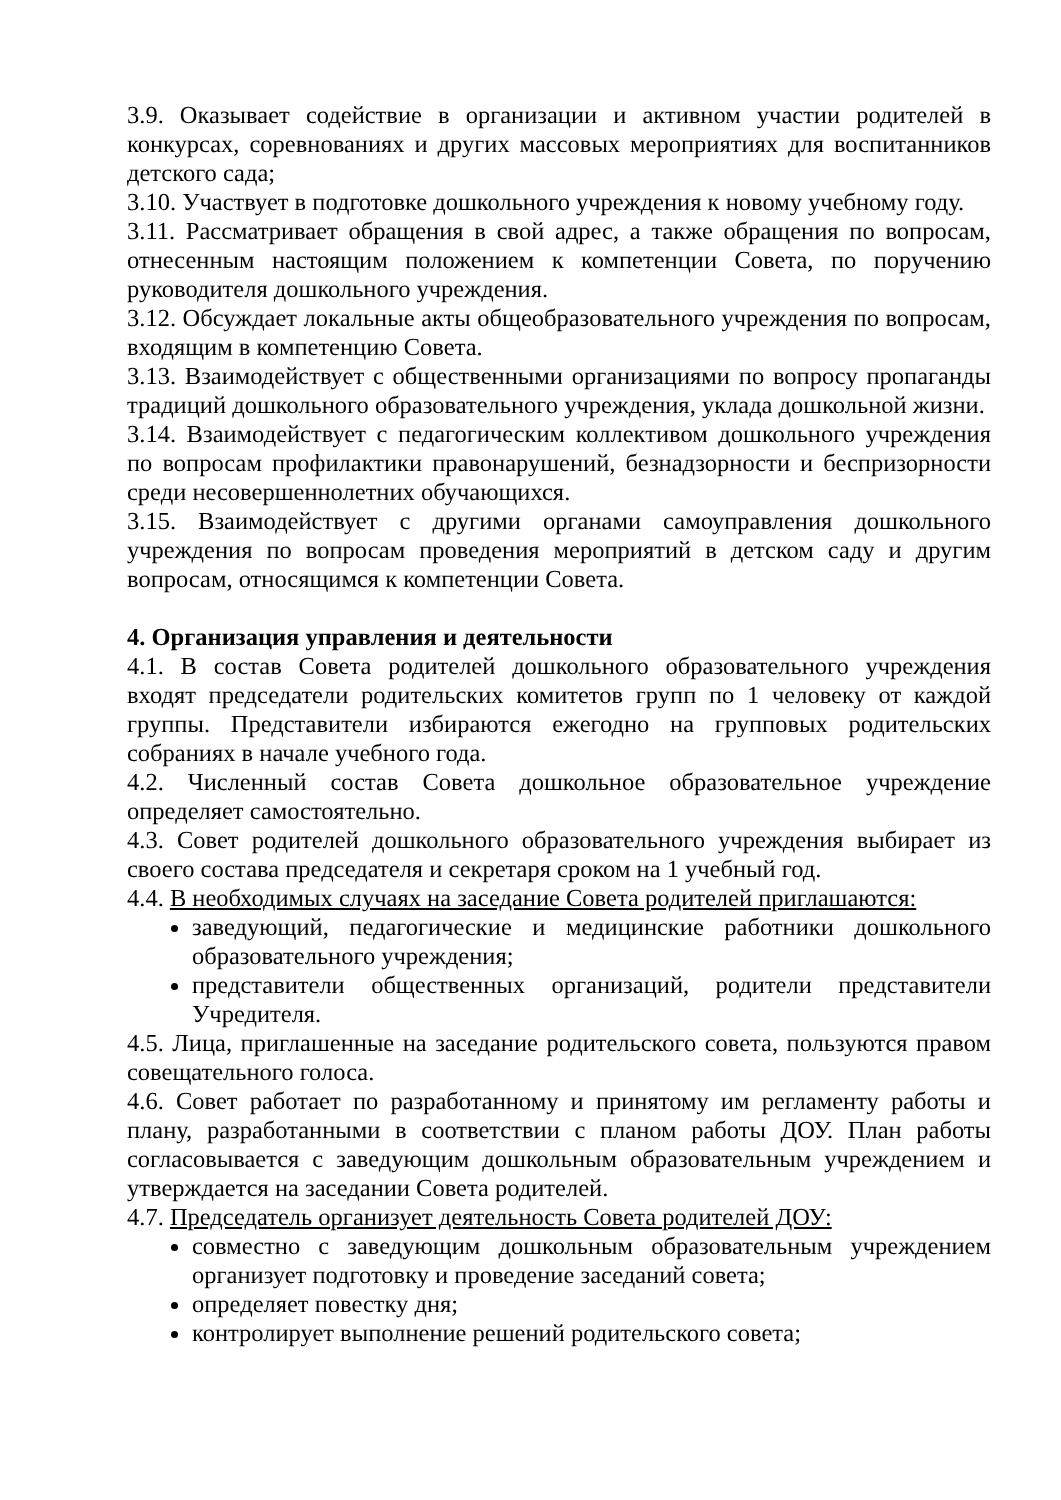3.9. Оказывает содействие в организации и активном участии родителей в конкурсах, соревнованиях и других массовых мероприятиях для воспитанников детского сада;
3.10. Участвует в подготовке дошкольного учреждения к новому учебному году.
3.11. Рассматривает обращения в свой адрес, а также обращения по вопросам, отнесенным настоящим положением к компетенции Совета, по поручению руководителя дошкольного учреждения.
3.12. Обсуждает локальные акты общеобразовательного учреждения по вопросам, входящим в компетенцию Совета.
3.13. Взаимодействует с общественными организациями по вопросу пропаганды традиций дошкольного образовательного учреждения, уклада дошкольной жизни.
3.14. Взаимодействует с педагогическим коллективом дошкольного учреждения по вопросам профилактики правонарушений, безнадзорности и беспризорности среди несовершеннолетних обучающихся.
3.15. Взаимодействует с другими органами самоуправления дошкольного учреждения по вопросам проведения мероприятий в детском саду и другим вопросам, относящимся к компетенции Совета.
4. Организация управления и деятельности
4.1. В состав Совета родителей дошкольного образовательного учреждения входят председатели родительских комитетов групп по 1 человеку от каждой группы. Представители избираются ежегодно на групповых родительских собраниях в начале учебного года.
4.2. Численный состав Совета дошкольное образовательное учреждение определяет самостоятельно.
4.3. Совет родителей дошкольного образовательного учреждения выбирает из своего состава председателя и секретаря сроком на 1 учебный год.
4.4. В необходимых случаях на заседание Совета родителей приглашаются:
заведующий, педагогические и медицинские работники дошкольного образовательного учреждения;
представители общественных организаций, родители представители Учредителя.
4.5. Лица, приглашенные на заседание родительского совета, пользуются правом совещательного голоса.
4.6. Совет работает по разработанному и принятому им регламенту работы и плану, разработанными в соответствии с планом работы ДОУ. План работы согласовывается с заведующим дошкольным образовательным учреждением и утверждается на заседании Совета родителей.
4.7. Председатель организует деятельность Совета родителей ДОУ:
совместно с заведующим дошкольным образовательным учреждением организует подготовку и проведение заседаний совета;
определяет повестку дня;
контролирует выполнение решений родительского совета;